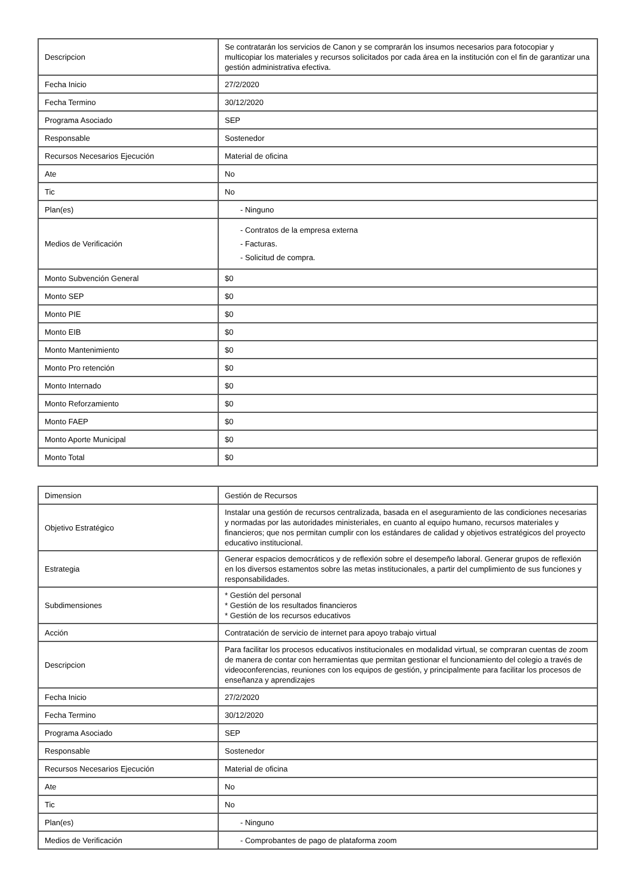| Descripcion | Se contratarán los servicios de Canon y se comprarán los insumos necesarios para fotocopiar y multicopiar los materiales y recursos solicitados por cada área en la institución con el fin de garantizar una gestión administrativa efectiva. |
| Fecha Inicio | 27/2/2020 |
| Fecha Termino | 30/12/2020 |
| Programa Asociado | SEP |
| Responsable | Sostenedor |
| Recursos Necesarios Ejecución | Material de oficina |
| Ate | No |
| Tic | No |
| Plan(es) | - Ninguno |
| Medios de Verificación | - Contratos de la empresa externa - Facturas. - Solicitud de compra. |
| Monto Subvención General | $0 |
| Monto SEP | $0 |
| Monto PIE | $0 |
| Monto EIB | $0 |
| Monto Mantenimiento | $0 |
| Monto Pro retención | $0 |
| Monto Internado | $0 |
| Monto Reforzamiento | $0 |
| Monto FAEP | $0 |
| Monto Aporte Municipal | $0 |
| Monto Total | $0 |
| Dimension | Gestión de Recursos |
| Objetivo Estratégico | Instalar una gestión de recursos centralizada, basada en el aseguramiento de las condiciones necesarias y normadas por las autoridades ministeriales, en cuanto al equipo humano, recursos materiales y financieros; que nos permitan cumplir con los estándares de calidad y objetivos estratégicos del proyecto educativo institucional. |
| Estrategia | Generar espacios democráticos y de reflexión sobre el desempeño laboral. Generar grupos de reflexión en los diversos estamentos sobre las metas institucionales, a partir del cumplimiento de sus funciones y responsabilidades. |
| Subdimensiones | * Gestión del personal * Gestión de los resultados financieros * Gestión de los recursos educativos |
| Acción | Contratación de servicio de internet para apoyo trabajo virtual |
| Descripcion | Para facilitar los procesos educativos institucionales en modalidad virtual, se compraran cuentas de zoom de manera de contar con herramientas que permitan gestionar el funcionamiento del colegio a través de videoconferencias, reuniones con los equipos de gestión, y principalmente para facilitar los procesos de enseñanza y aprendizajes |
| Fecha Inicio | 27/2/2020 |
| Fecha Termino | 30/12/2020 |
| Programa Asociado | SEP |
| Responsable | Sostenedor |
| Recursos Necesarios Ejecución | Material de oficina |
| Ate | No |
| Tic | No |
| Plan(es) | - Ninguno |
| Medios de Verificación | - Comprobantes de pago de plataforma zoom |